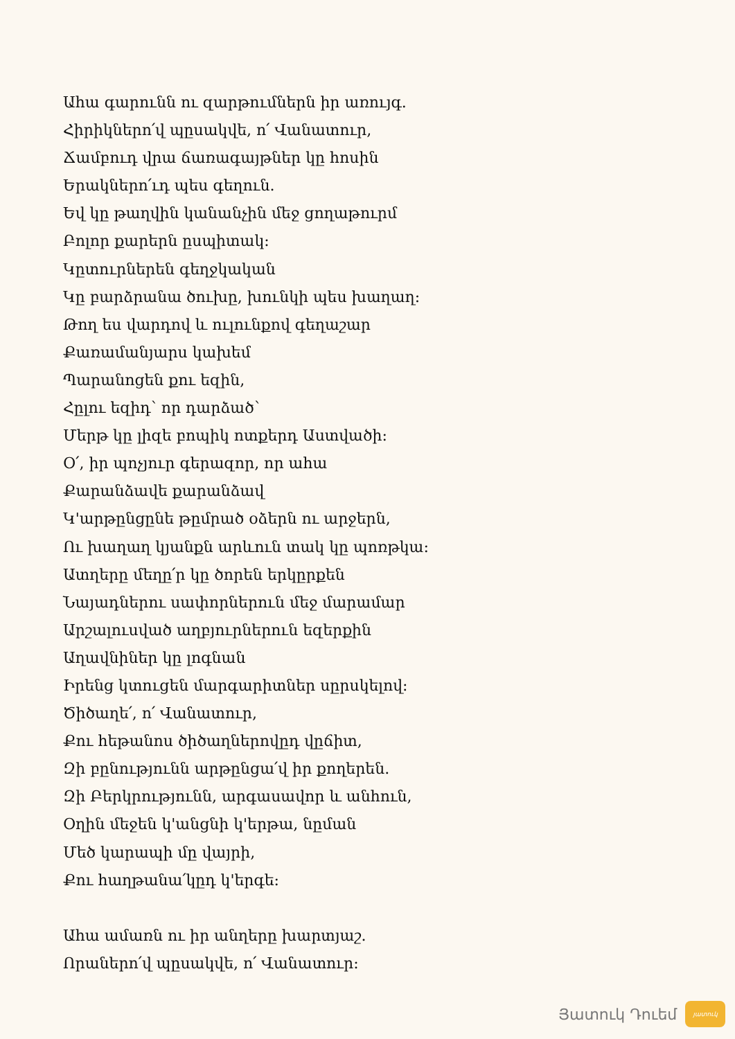Ահա գարունն ու զարթումներն իր առույգ.
Հիրիկներո՛վ պըսակվե, ո՛ Վանատուր,
Ճամբուդ վրա ճառագայթներ կը հոսին
Երակներո՛ւդ պես գեղուն.
Եվ կը թաղվին կանանչին մեջ ցողաթուրմ
Բոլոր քարերն ըսպիտակ:
Կըտուրներեն գեղջկական
Կը բարձրանա ծուխը, խունկի պես խաղաղ:
Թող ես վարդով և ուլունքով գեղաշար
Քառամանյարս կախեմ
Պարանոցեն քու եզին,
Հըլու եզիդ՝ որ դարձած՝
Մերթ կը լիզե բոպիկ ոտքերդ Աստվածի:
Օ՛, իր պոչյուր գերազոր, որ ահա
Քարանձավե քարանձավ
Կ'արթընցընե թըմրած օձերն ու արջերն,
Ու խաղաղ կյանքն արևուն տակ կը պոռթկա:
Ատղերը մեղը՛ր կը ծորեն երկըրքեն
Նայադներու սափորներուն մեջ մարամար
Արշալուսված աղբյուրներուն եզերքին
Աղավնիներ կը լոգնան
Իրենց կտուցեն մարգարիտներ սըրսկելով:
Ծիծաղե՛, ո՛ Վանատուր,
Քու հեթանոս ծիծաղներովըդ վըճիտ,
Զի բընությունն արթընցա՛վ իր քողերեն.
Զի Բերկրությունն, արգասավոր և անհուն,
Օղին մեջեն կ'անցնի կ'երթա, նըման
Մեծ կարապի մը վայրի,
Քու հաղթանա՛կըդ կ'երգե:
Ահա ամառն ու իր անղերը խարտյաշ.
Որաներո՛վ պըսակվե, ո՛ Վանատուր:
Յատուկ Դուեմ
յատուկ